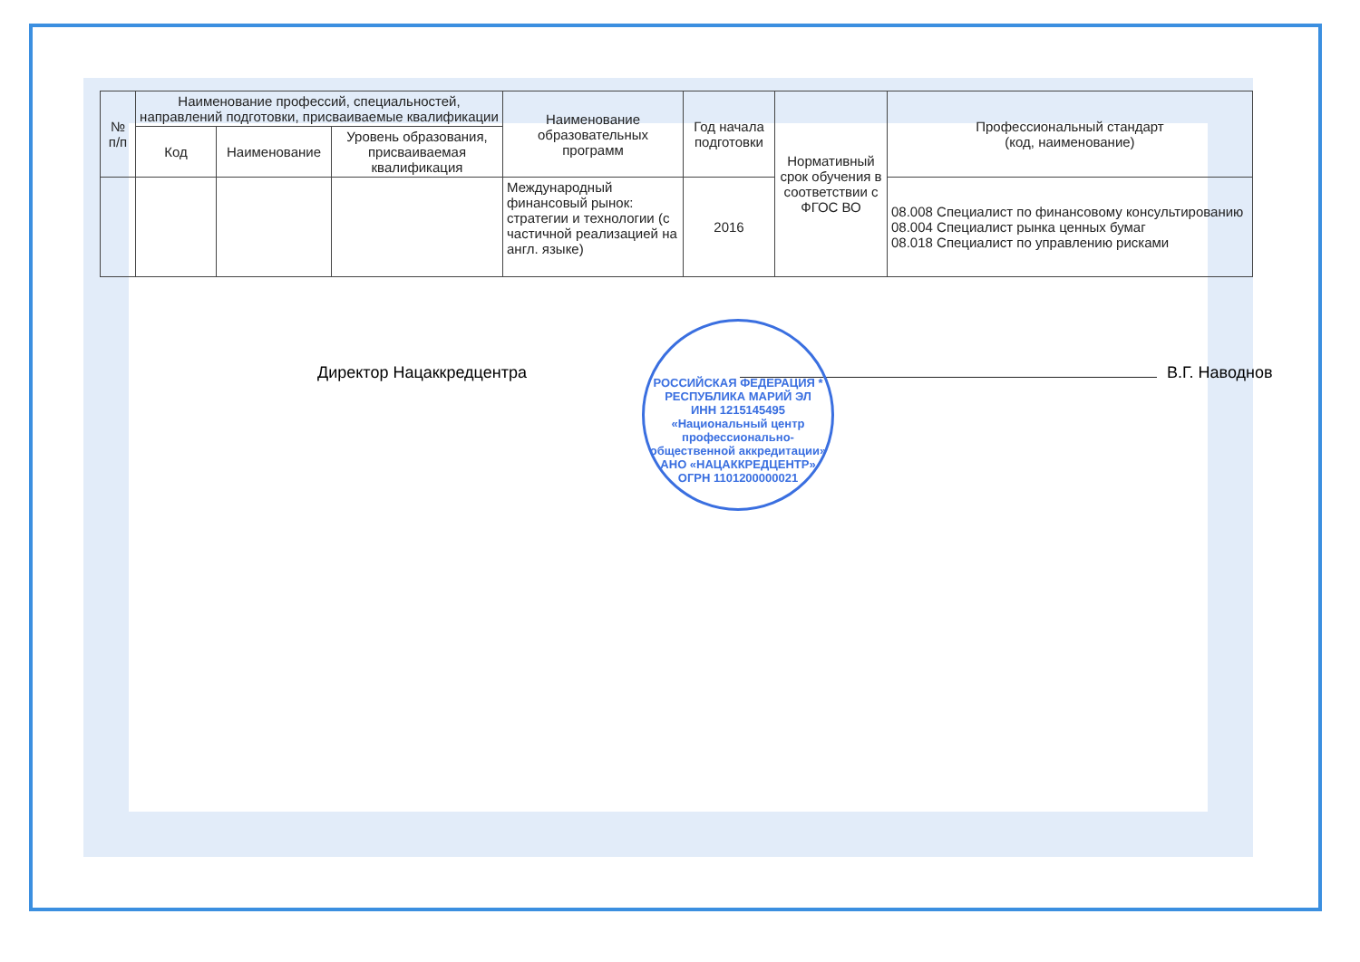| № п/п | Наименование профессий, специальностей, направлений подготовки, присваиваемые квалификации | | | Наименование образовательных программ | Год начала подготовки | Нормативный срок обучения в соответствии с ФГОС ВО | Профессиональный стандарт (код, наименование) |
| --- | --- | --- | --- | --- | --- | --- | --- |
| | Код | Наименование | Уровень образования, присваиваемая квалификация | | | | |
| | | | | Международный финансовый рынок: стратегии и технологии (с частичной реализацией на англ. языке) | 2016 | | 08.008 Специалист по финансовому консультированию 08.004 Специалист рынка ценных бумаг 08.018 Специалист по управлению рисками |
Директор Нацаккредцентра В.Г. Наводнов
РОССИЙСКАЯ ФЕДЕРАЦИЯ * РЕСПУБЛИКА МАРИЙ ЭЛ
ИНН 1215145495
«Национальный центр профессионально-общественной аккредитации»
АНО «НАЦАККРЕДЦЕНТР» ОГРН 1101200000021